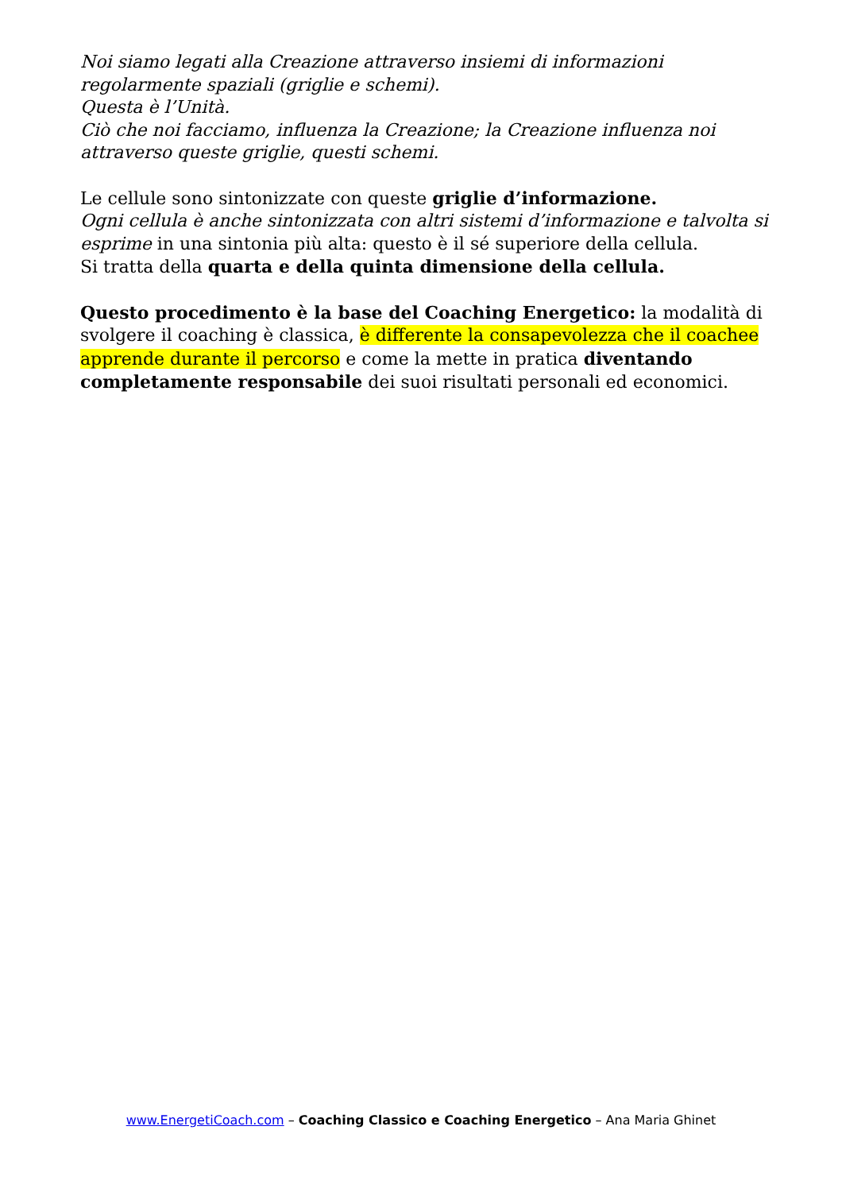Noi siamo legati alla Creazione attraverso insiemi di informazioni regolarmente spaziali (griglie e schemi).
Questa è l’Unità.
Ciò che noi facciamo, influenza la Creazione; la Creazione influenza noi attraverso queste griglie, questi schemi.
Le cellule sono sintonizzate con queste griglie d’informazione.
Ogni cellula è anche sintonizzata con altri sistemi d’informazione e talvolta si esprime in una sintonia più alta: questo è il sé superiore della cellula.
Si tratta della quarta e della quinta dimensione della cellula.
Questo procedimento è la base del Coaching Energetico: la modalità di svolgere il coaching è classica, è differente la consapevolezza che il coachee apprende durante il percorso e come la mette in pratica diventando completamente responsabile dei suoi risultati personali ed economici.
www.EnergetiCoach.com – Coaching Classico e Coaching Energetico – Ana Maria Ghinet